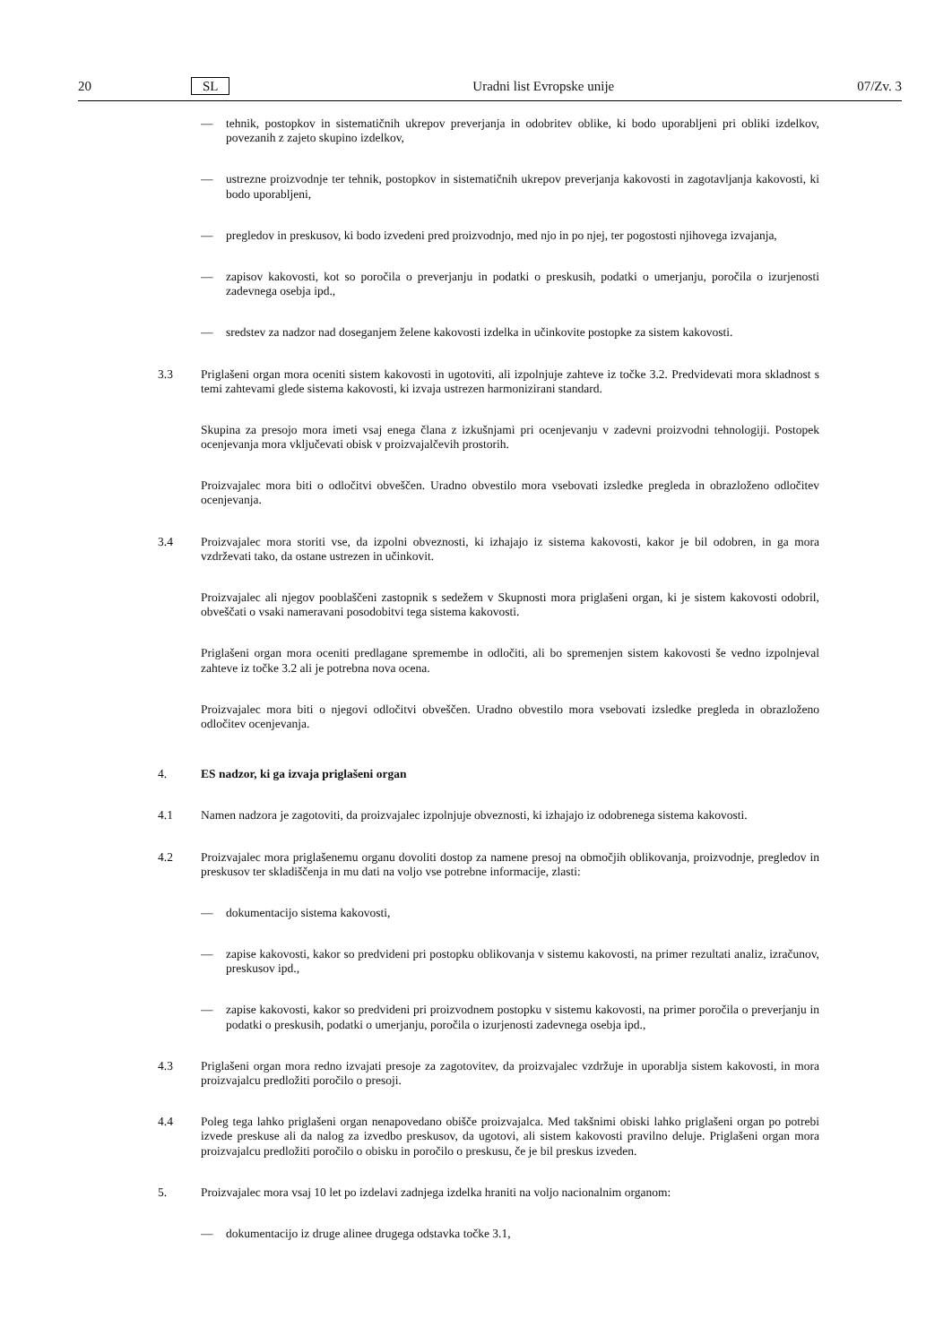20 SL Uradni list Evropske unije 07/Zv. 3
— tehnik, postopkov in sistematičnih ukrepov preverjanja in odobritev oblike, ki bodo uporabljeni pri obliki izdelkov, povezanih z zajeto skupino izdelkov,
— ustrezne proizvodnje ter tehnik, postopkov in sistematičnih ukrepov preverjanja kakovosti in zagotavljanja kakovosti, ki bodo uporabljeni,
— pregledov in preskusov, ki bodo izvedeni pred proizvodnjo, med njo in po njej, ter pogostosti njihovega izvajanja,
— zapisov kakovosti, kot so poročila o preverjanju in podatki o preskusih, podatki o umerjanju, poročila o izurjenosti zadevnega osebja ipd.,
— sredstev za nadzor nad doseganjem želene kakovosti izdelka in učinkovite postopke za sistem kakovosti.
3.3 Priglašeni organ mora oceniti sistem kakovosti in ugotoviti, ali izpolnjuje zahteve iz točke 3.2. Predvidevati mora skladnost s temi zahtevami glede sistema kakovosti, ki izvaja ustrezen harmonizirani standard.
Skupina za presojo mora imeti vsaj enega člana z izkušnjami pri ocenjevanju v zadevni proizvodni tehnologiji. Postopek ocenjevanja mora vključevati obisk v proizvajalčevih prostorih.
Proizvajalec mora biti o odločitvi obveščen. Uradno obvestilo mora vsebovati izsledke pregleda in obrazloženo odločitev ocenjevanja.
3.4 Proizvajalec mora storiti vse, da izpolni obveznosti, ki izhajajo iz sistema kakovosti, kakor je bil odobren, in ga mora vzdrževati tako, da ostane ustrezen in učinkovit.
Proizvajalec ali njegov pooblaščeni zastopnik s sedežem v Skupnosti mora priglašeni organ, ki je sistem kakovosti odobril, obveščati o vsaki nameravani posodobitvi tega sistema kakovosti.
Priglašeni organ mora oceniti predlagane spremembe in odločiti, ali bo spremenjen sistem kakovosti še vedno izpolnjeval zahteve iz točke 3.2 ali je potrebna nova ocena.
Proizvajalec mora biti o njegovi odločitvi obveščen. Uradno obvestilo mora vsebovati izsledke pregleda in obrazloženo odločitev ocenjevanja.
4. ES nadzor, ki ga izvaja priglašeni organ
4.1 Namen nadzora je zagotoviti, da proizvajalec izpolnjuje obveznosti, ki izhajajo iz odobrenega sistema kakovosti.
4.2 Proizvajalec mora priglašenemu organu dovoliti dostop za namene presoj na območjih oblikovanja, proizvodnje, pregledov in preskusov ter skladiščenja in mu dati na voljo vse potrebne informacije, zlasti:
— dokumentacijo sistema kakovosti,
— zapise kakovosti, kakor so predvideni pri postopku oblikovanja v sistemu kakovosti, na primer rezultati analiz, izračunov, preskusov ipd.,
— zapise kakovosti, kakor so predvideni pri proizvodnem postopku v sistemu kakovosti, na primer poročila o preverjanju in podatki o preskusih, podatki o umerjanju, poročila o izurjenosti zadevnega osebja ipd.,
4.3 Priglašeni organ mora redno izvajati presoje za zagotovitev, da proizvajalec vzdržuje in uporablja sistem kakovosti, in mora proizvajalcu predložiti poročilo o presoji.
4.4 Poleg tega lahko priglašeni organ nenapovedano obišče proizvajalca. Med takšnimi obiski lahko priglašeni organ po potrebi izvede preskuse ali da nalog za izvedbo preskusov, da ugotovi, ali sistem kakovosti pravilno deluje. Priglašeni organ mora proizvajalcu predložiti poročilo o obisku in poročilo o preskusu, če je bil preskus izveden.
5. Proizvajalec mora vsaj 10 let po izdelavi zadnjega izdelka hraniti na voljo nacionalnim organom:
— dokumentacijo iz druge alinee drugega odstavka točke 3.1,